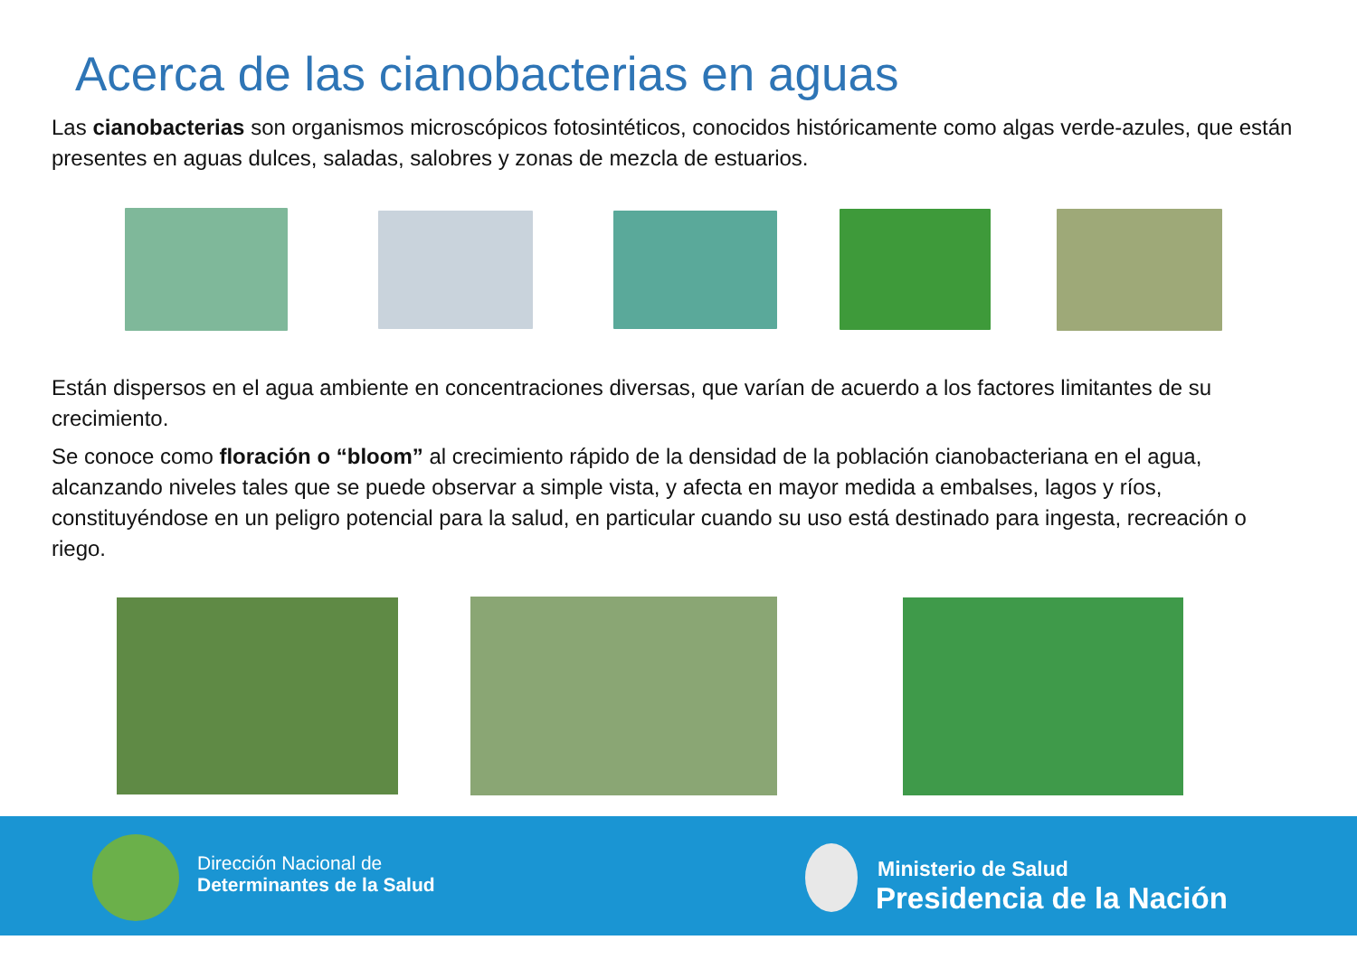Acerca de las cianobacterias en aguas
Las cianobacterias son organismos microscópicos fotosintéticos, conocidos históricamente como algas verde-azules, que están presentes en aguas dulces, saladas, salobres y zonas de mezcla de estuarios.
Están dispersos en el agua ambiente en concentraciones diversas, que varían de acuerdo a los factores limitantes de su crecimiento.
Se conoce como floración o “bloom” al crecimiento rápido de la densidad de la población cianobacteriana en el agua, alcanzando niveles tales que se puede observar a simple vista, y afecta en mayor medida a embalses, lagos y ríos, constituyéndose en un peligro potencial para la salud, en particular cuando su uso está destinado para ingesta, recreación o riego.
Dirección Nacional de
Determinantes de la Salud
Ministerio de Salud
Presidencia de la Nación